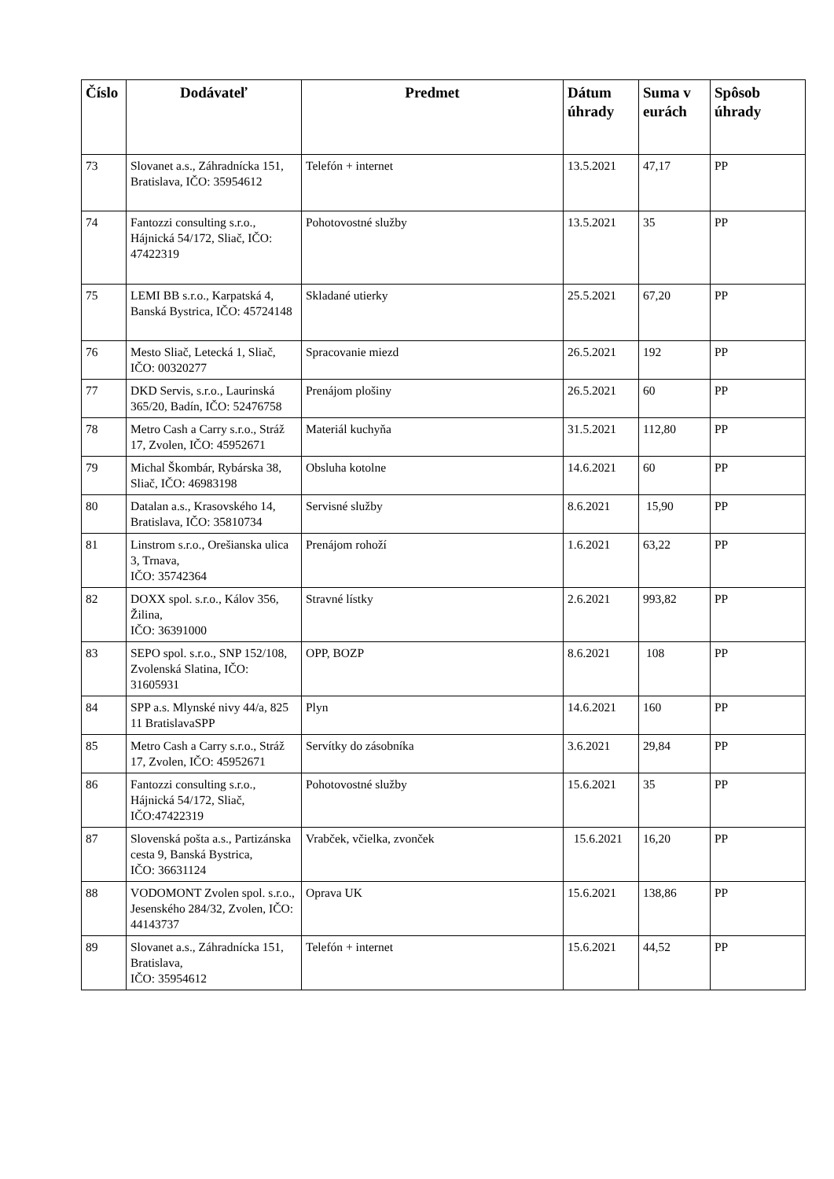| Číslo | Dodávateľ | Predmet | Dátum úhrady | Suma v eurách | Spôsob úhrady |
| --- | --- | --- | --- | --- | --- |
| 73 | Slovanet a.s., Záhradnícka 151, Bratislava, IČO: 35954612 | Telefón + internet | 13.5.2021 | 47,17 | PP |
| 74 | Fantozzi consulting s.r.o., Hájnická 54/172, Sliač, IČO: 47422319 | Pohotovostné služby | 13.5.2021 | 35 | PP |
| 75 | LEMI BB s.r.o., Karpatská 4, Banská Bystrica, IČO: 45724148 | Skladané utierky | 25.5.2021 | 67,20 | PP |
| 76 | Mesto Sliač, Letecká 1, Sliač, IČO: 00320277 | Spracovanie miezd | 26.5.2021 | 192 | PP |
| 77 | DKD Servis, s.r.o., Laurinská 365/20, Badín, IČO: 52476758 | Prenájom plošiny | 26.5.2021 | 60 | PP |
| 78 | Metro Cash a Carry s.r.o., Stráž 17, Zvolen, IČO: 45952671 | Materiál kuchyňa | 31.5.2021 | 112,80 | PP |
| 79 | Michal Škombár, Rybárska 38, Sliač, IČO: 46983198 | Obsluha kotolne | 14.6.2021 | 60 | PP |
| 80 | Datalan a.s., Krasovského 14, Bratislava, IČO: 35810734 | Servisné služby | 8.6.2021 | 15,90 | PP |
| 81 | Linstrom s.r.o., Orešianska ulica 3, Trnava, IČO: 35742364 | Prenájom rohoží | 1.6.2021 | 63,22 | PP |
| 82 | DOXX spol. s.r.o., Kálov 356, Žilina, IČO: 36391000 | Stravné lístky | 2.6.2021 | 993,82 | PP |
| 83 | SEPO spol. s.r.o., SNP 152/108, Zvolenská Slatina, IČO: 31605931 | OPP, BOZP | 8.6.2021 | 108 | PP |
| 84 | SPP a.s. Mlynské nivy 44/a, 825 11 BratislavaSPP | Plyn | 14.6.2021 | 160 | PP |
| 85 | Metro Cash a Carry s.r.o., Stráž 17, Zvolen, IČO: 45952671 | Servítky do zásobníka | 3.6.2021 | 29,84 | PP |
| 86 | Fantozzi consulting s.r.o., Hájnická 54/172, Sliač, IČO:47422319 | Pohotovostné služby | 15.6.2021 | 35 | PP |
| 87 | Slovenská pošta a.s., Partizánska cesta 9, Banská Bystrica, IČO: 36631124 | Vrabček, včielka, zvonček | 15.6.2021 | 16,20 | PP |
| 88 | VODOMONT Zvolen spol. s.r.o., Jesenského 284/32, Zvolen, IČO: 44143737 | Oprava UK | 15.6.2021 | 138,86 | PP |
| 89 | Slovanet a.s., Záhradnícka 151, Bratislava, IČO: 35954612 | Telefón + internet | 15.6.2021 | 44,52 | PP |